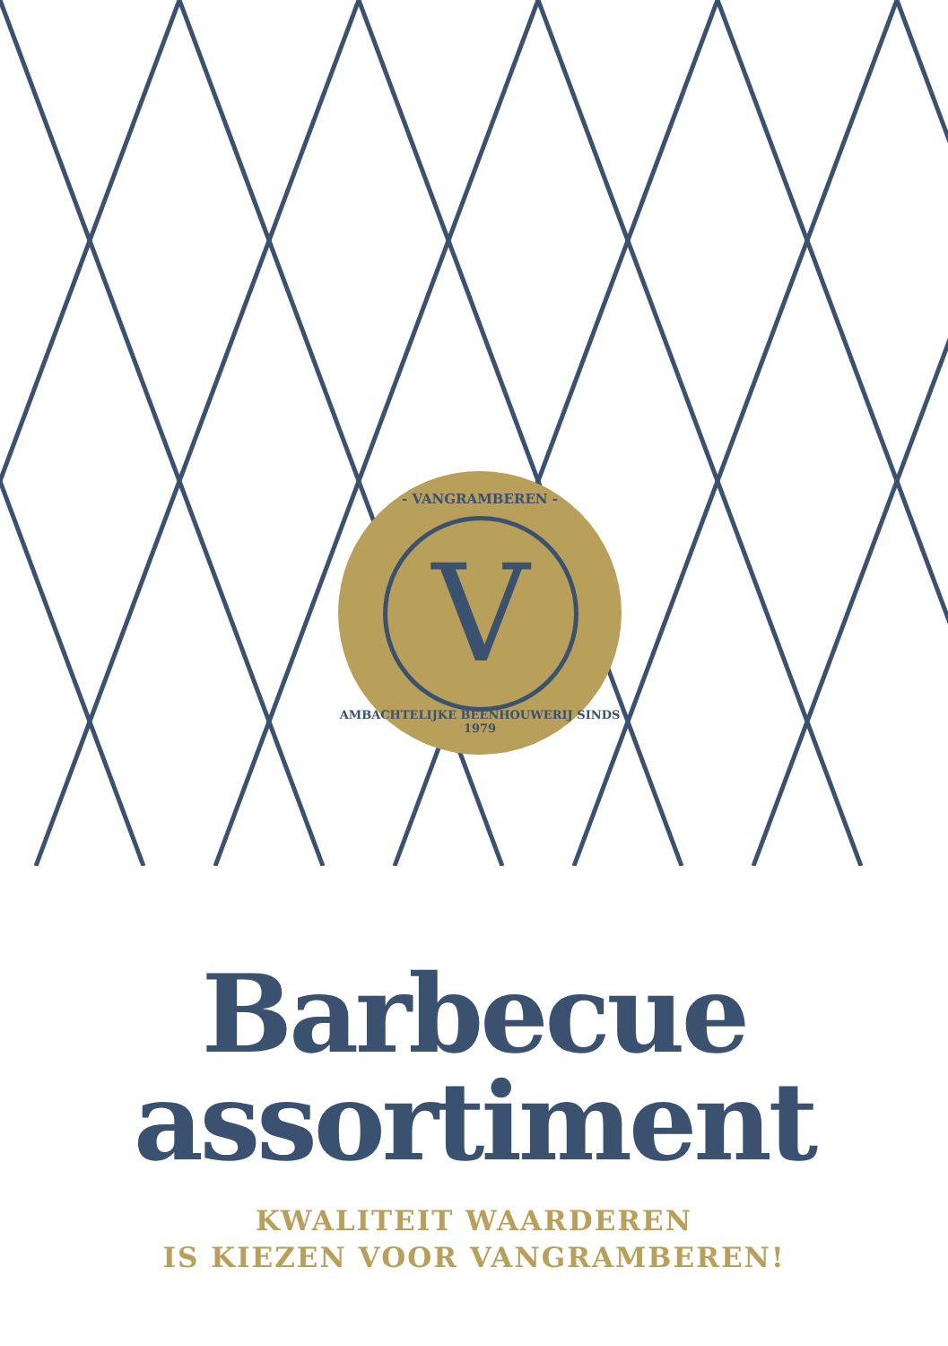- VANGRAMBEREN -
V
AMBACHTELIJKE BEENHOUWERIJ SINDS 1979
Barbecue
assortiment
KWALITEIT WAARDEREN
IS KIEZEN VOOR VANGRAMBEREN!